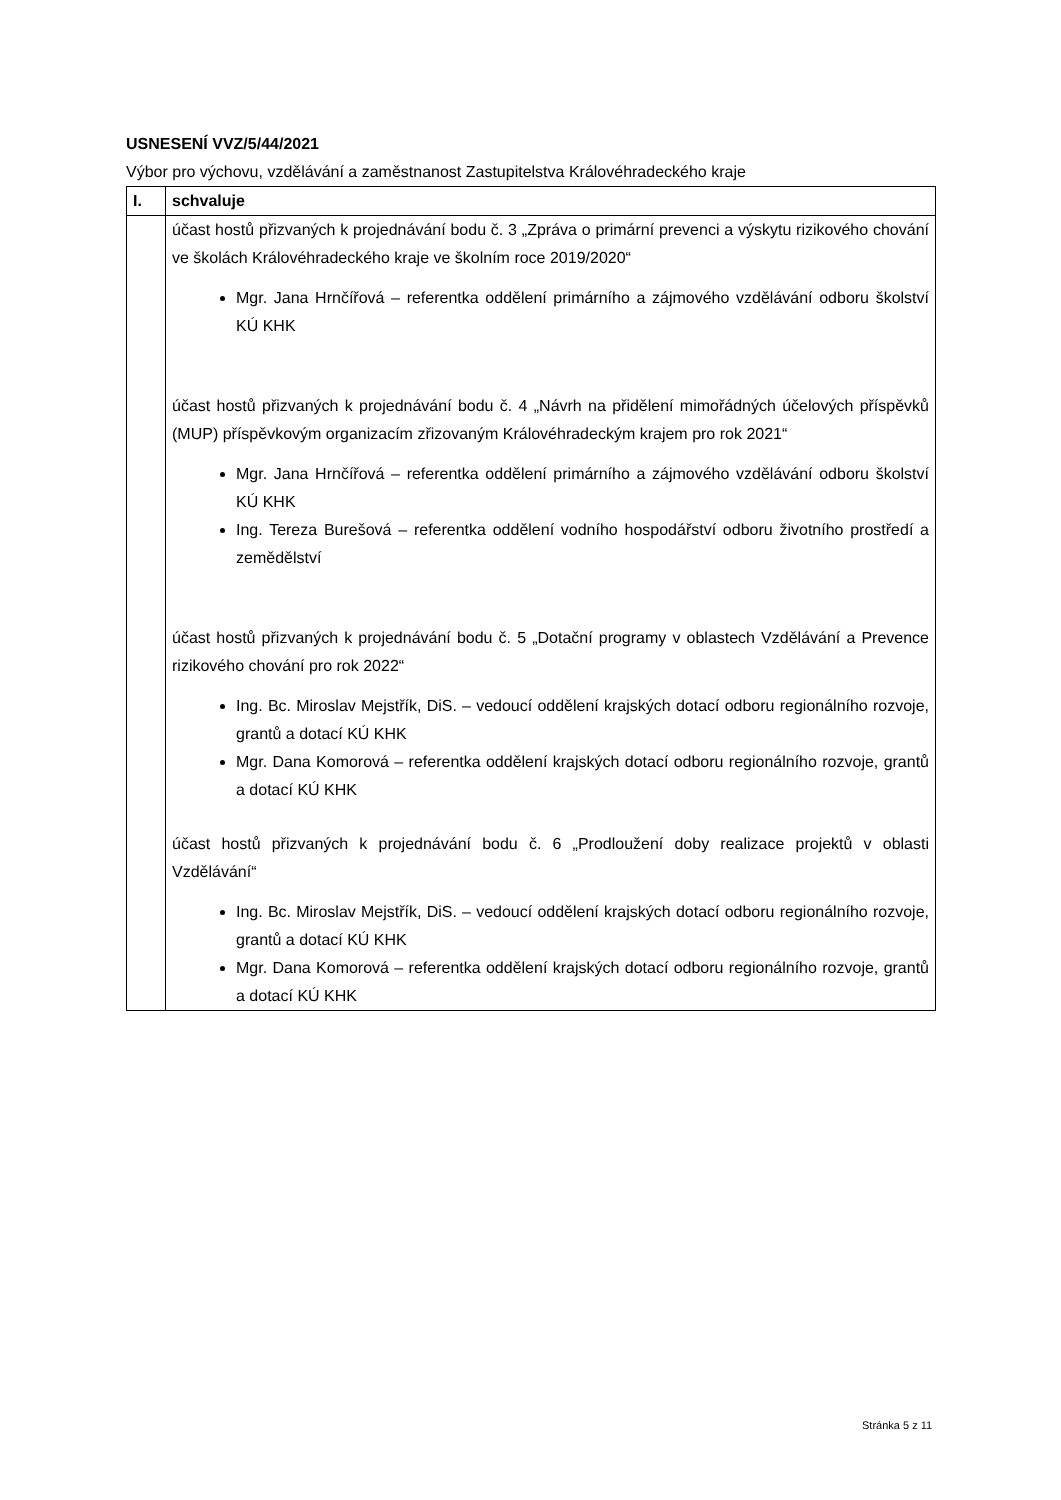USNESENÍ VVZ/5/44/2021
Výbor pro výchovu, vzdělávání a zaměstnanost Zastupitelstva Královéhradeckého kraje
| I. | schvaluje |
| | účast hostů přizvaných k projednávání bodu č. 3 „Zpráva o primární prevenci a výskytu rizikového chování ve školách Královéhradeckého kraje ve školním roce 2019/2020“ Mgr. Jana Hrnčířová – referentka oddělení primárního a zájmového vzdělávání odboru školství KÚ KHK účast hostů přizvaných k projednávání bodu č. 4 „Návrh na přidělení mimořádných účelových příspěvků (MUP) příspěvkovým organizacím zřizovaným Královéhradeckým krajem pro rok 2021“ Mgr. Jana Hrnčířová – referentka oddělení primárního a zájmového vzdělávání odboru školství KÚ KHK Ing. Tereza Burešová – referentka oddělení vodního hospodářství odboru životního prostředí a zemědělství účast hostů přizvaných k projednávání bodu č. 5 „Dotační programy v oblastech Vzdělávání a Prevence rizikového chování pro rok 2022“ Ing. Bc. Miroslav Mejstřík, DiS. – vedoucí oddělení krajských dotací odboru regionálního rozvoje, grantů a dotací KÚ KHK Mgr. Dana Komorová – referentka oddělení krajských dotací odboru regionálního rozvoje, grantů a dotací KÚ KHK účast hostů přizvaných k projednávání bodu č. 6 „Prodloužení doby realizace projektů v oblasti Vzdělávání“ Ing. Bc. Miroslav Mejstřík, DiS. – vedoucí oddělení krajských dotací odboru regionálního rozvoje, grantů a dotací KÚ KHK Mgr. Dana Komorová – referentka oddělení krajských dotací odboru regionálního rozvoje, grantů a dotací KÚ KHK |
Stránka 5 z 11